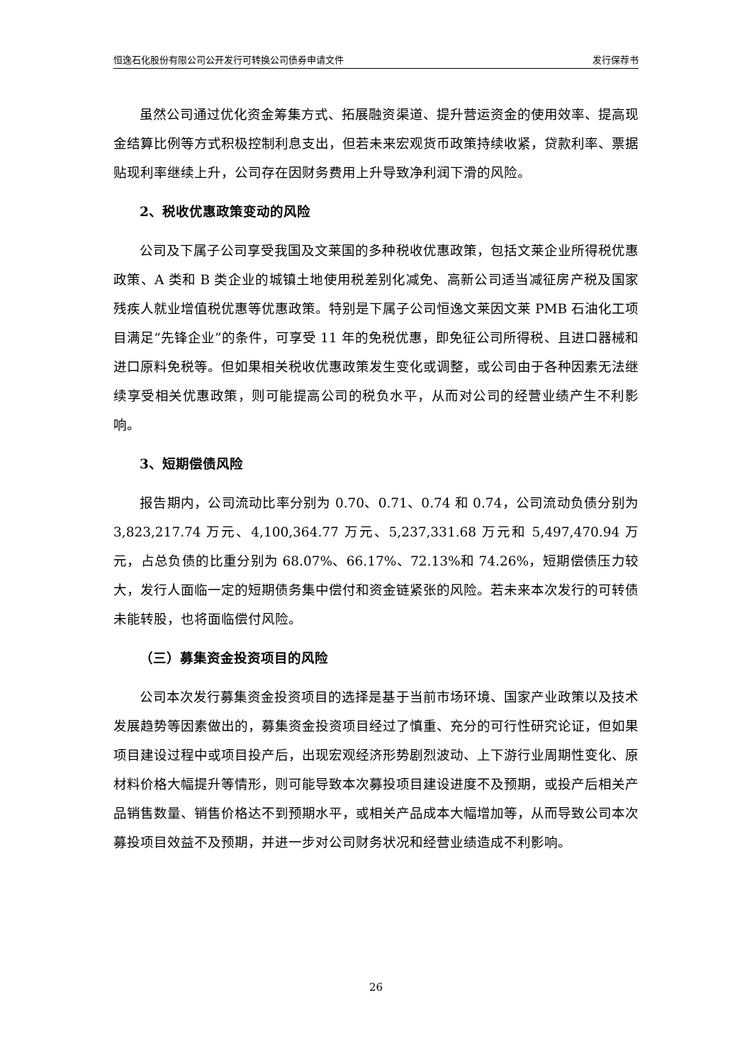恒逸石化股份有限公司公开发行可转换公司债券申请文件 发行保荐书
虽然公司通过优化资金筹集方式、拓展融资渠道、提升营运资金的使用效率、提高现金结算比例等方式积极控制利息支出，但若未来宏观货币政策持续收紧，贷款利率、票据贴现利率继续上升，公司存在因财务费用上升导致净利润下滑的风险。
2、税收优惠政策变动的风险
公司及下属子公司享受我国及文莱国的多种税收优惠政策，包括文莱企业所得税优惠政策、A 类和 B 类企业的城镇土地使用税差别化减免、高新公司适当减征房产税及国家残疾人就业增值税优惠等优惠政策。特别是下属子公司恒逸文莱因文莱 PMB 石油化工项目满足“先锋企业”的条件，可享受 11 年的免税优惠，即免征公司所得税、且进口器械和进口原料免税等。但如果相关税收优惠政策发生变化或调整，或公司由于各种因素无法继续享受相关优惠政策，则可能提高公司的税负水平，从而对公司的经营业绩产生不利影响。
3、短期偿债风险
报告期内，公司流动比率分别为 0.70、0.71、0.74 和 0.74，公司流动负债分别为 3,823,217.74 万元、4,100,364.77 万元、5,237,331.68 万元和 5,497,470.94 万元，占总负债的比重分别为 68.07%、66.17%、72.13%和 74.26%，短期偿债压力较大，发行人面临一定的短期债务集中偿付和资金链紧张的风险。若未来本次发行的可转债未能转股，也将面临偿付风险。
（三）募集资金投资项目的风险
公司本次发行募集资金投资项目的选择是基于当前市场环境、国家产业政策以及技术发展趋势等因素做出的，募集资金投资项目经过了慎重、充分的可行性研究论证，但如果项目建设过程中或项目投产后，出现宏观经济形势剧烈波动、上下游行业周期性变化、原材料价格大幅提升等情形，则可能导致本次募投项目建设进度不及预期，或投产后相关产品销售数量、销售价格达不到预期水平，或相关产品成本大幅增加等，从而导致公司本次募投项目效益不及预期，并进一步对公司财务状况和经营业绩造成不利影响。
26